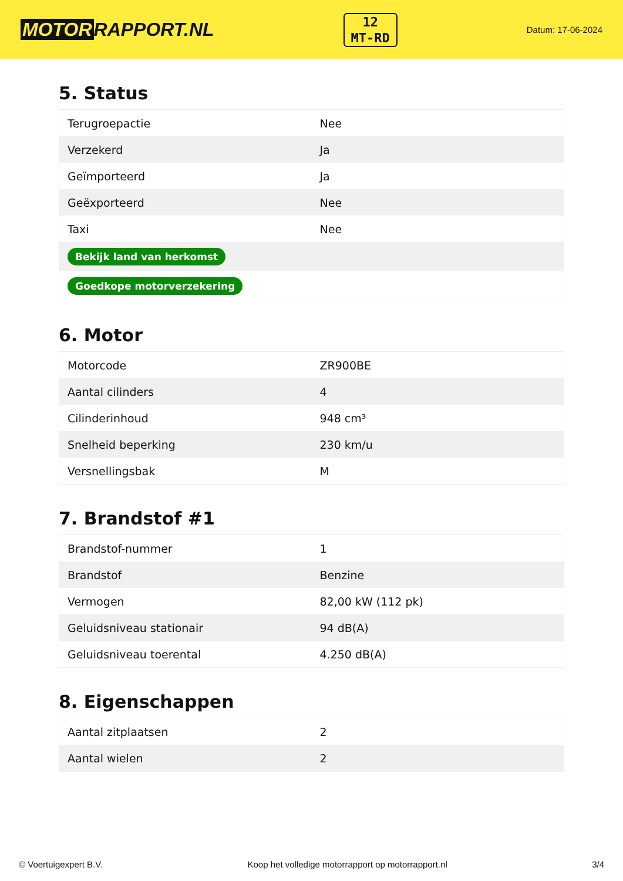MOTOR RAPPORT.NL
12
MT-RD
Datum: 17-06-2024
5. Status
| Terugroepactie | Nee |
| Verzekerd | Ja |
| Geïmporteerd | Ja |
| Geëxporteerd | Nee |
| Taxi | Nee |
| Bekijk land van herkomst | |
| Goedkope motorverzekering | |
6. Motor
| Motorcode | ZR900BE |
| Aantal cilinders | 4 |
| Cilinderinhoud | 948 cm³ |
| Snelheid beperking | 230 km/u |
| Versnellingsbak | M |
7. Brandstof #1
| Brandstof-nummer | 1 |
| Brandstof | Benzine |
| Vermogen | 82,00 kW (112 pk) |
| Geluidsniveau stationair | 94 dB(A) |
| Geluidsniveau toerental | 4.250 dB(A) |
8. Eigenschappen
| Aantal zitplaatsen | 2 |
| Aantal wielen | 2 |
© Voertuigexpert B.V. Koop het volledige motorrapport op motorrapport.nl 3/4